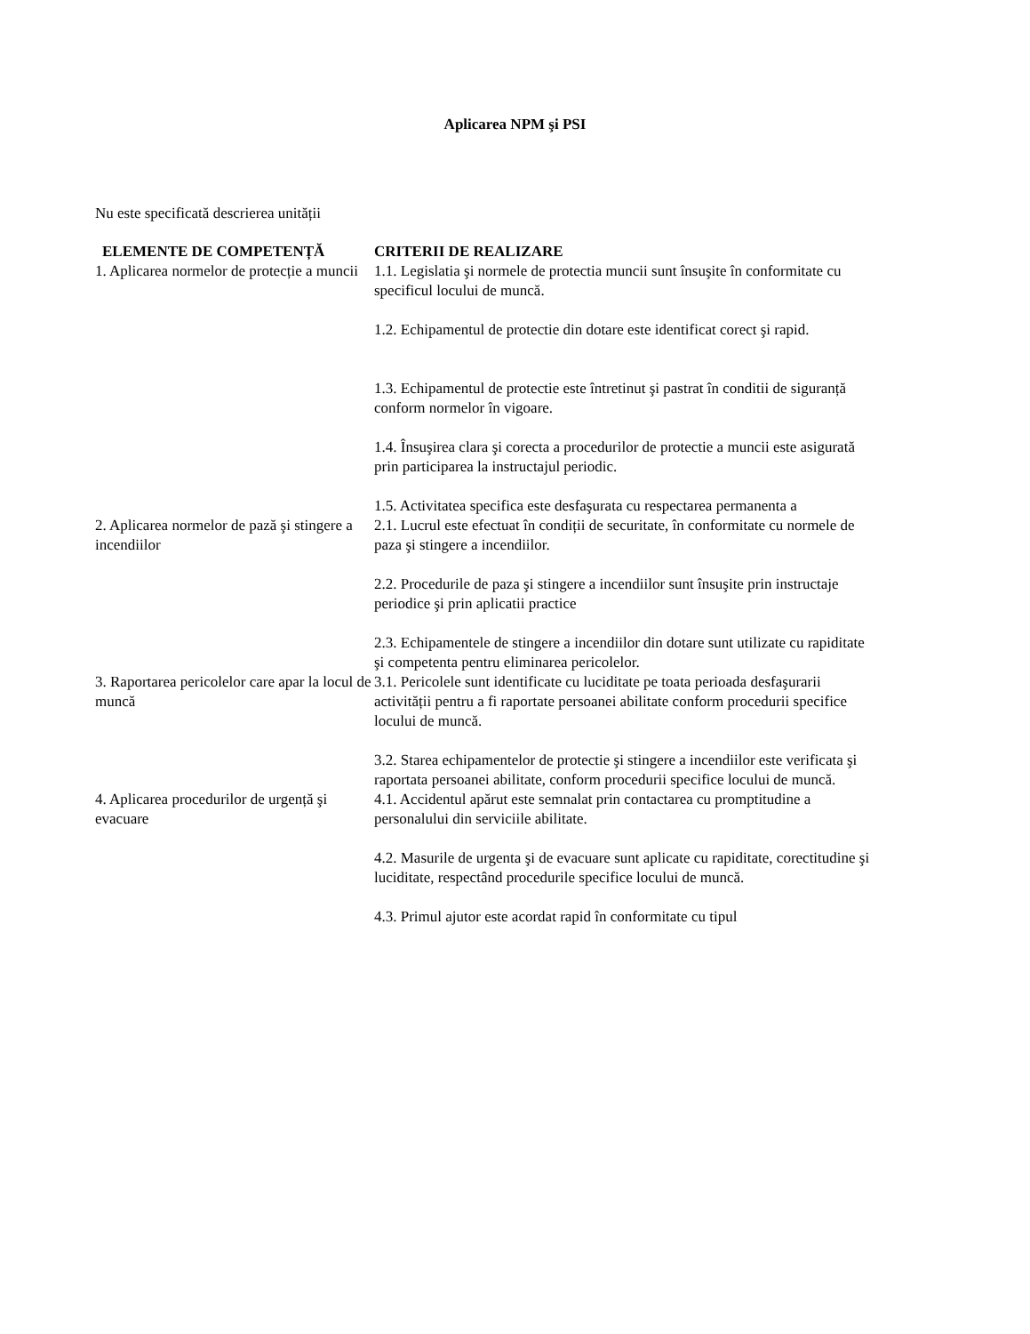Aplicarea NPM şi PSI
Nu este specificată descrierea unității
| ELEMENTE DE COMPETENȚĂ | CRITERII DE REALIZARE |
| --- | --- |
| 1. Aplicarea normelor de protecție a muncii | 1.1. Legislatia şi normele de protectia muncii sunt însuşite în conformitate cu specificul locului de muncă. 1.2. Echipamentul de protectie din dotare este identificat corect şi rapid. 1.3. Echipamentul de protectie este întretinut şi pastrat în conditii de siguranță conform normelor în vigoare. 1.4. Însuşirea clara şi corecta a procedurilor de protectie a muncii este asigurată prin participarea la instructajul periodic. 1.5. Activitatea specifica este desfaşurata cu respectarea permanenta a |
| 2. Aplicarea normelor de pază şi stingere a incendiilor | 2.1. Lucrul este efectuat în condiții de securitate, în conformitate cu normele de paza şi stingere a incendiilor. 2.2. Procedurile de paza şi stingere a incendiilor sunt însuşite prin instructaje periodice şi prin aplicatii practice 2.3. Echipamentele de stingere a incendiilor din dotare sunt utilizate cu rapiditate şi competenta pentru eliminarea pericolelor. |
| 3. Raportarea pericolelor care apar la locul de muncă | 3.1. Pericolele sunt identificate cu luciditate pe toata perioada desfaşurarii activității pentru a fi raportate persoanei abilitate conform procedurii specifice locului de muncă. 3.2. Starea echipamentelor de protectie şi stingere a incendiilor este verificata şi raportata persoanei abilitate, conform procedurii specifice locului de muncă. |
| 4. Aplicarea procedurilor de urgență şi evacuare | 4.1. Accidentul apărut este semnalat prin contactarea cu promptitudine a personalului din serviciile abilitate. 4.2. Masurile de urgenta şi de evacuare sunt aplicate cu rapiditate, corectitudine şi luciditate, respectând procedurile specifice locului de muncă. 4.3. Primul ajutor este acordat rapid în conformitate cu tipul |